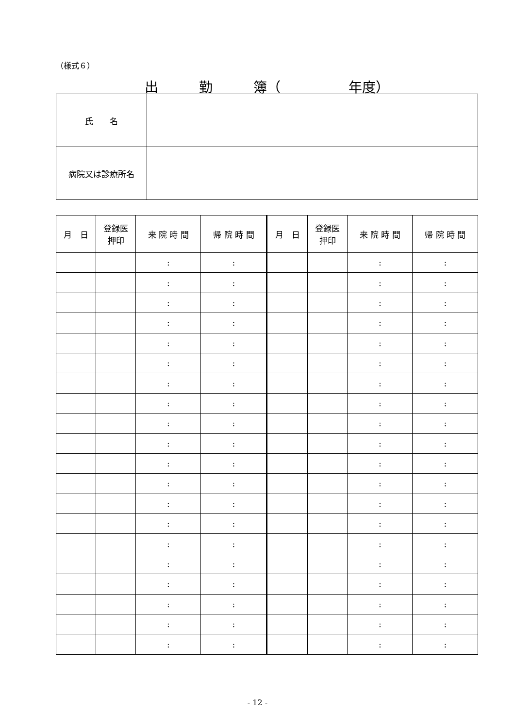（様式６）
出　　　勤　　　簿（　　　　　年度）
| 氏 名 | |
| 病院又は診療所名 | |
| 月 日 | 登録医 押印 | 来 院 時 間 | 帰 院 時 間 | 月 日 | 登録医 押印 | 来 院 時 間 | 帰 院 時 間 |
| --- | --- | --- | --- | --- | --- | --- | --- |
| | | : | : | | | : | : |
| | | : | : | | | : | : |
| | | : | : | | | : | : |
| | | : | : | | | : | : |
| | | : | : | | | : | : |
| | | : | : | | | : | : |
| | | : | : | | | : | : |
| | | : | : | | | : | : |
| | | : | : | | | : | : |
| | | : | : | | | : | : |
| | | : | : | | | : | : |
| | | : | : | | | : | : |
| | | : | : | | | : | : |
| | | : | : | | | : | : |
| | | : | : | | | : | : |
| | | : | : | | | : | : |
| | | : | : | | | : | : |
| | | : | : | | | : | : |
| | | : | : | | | : | : |
| | | : | : | | | : | : |
- 12 -